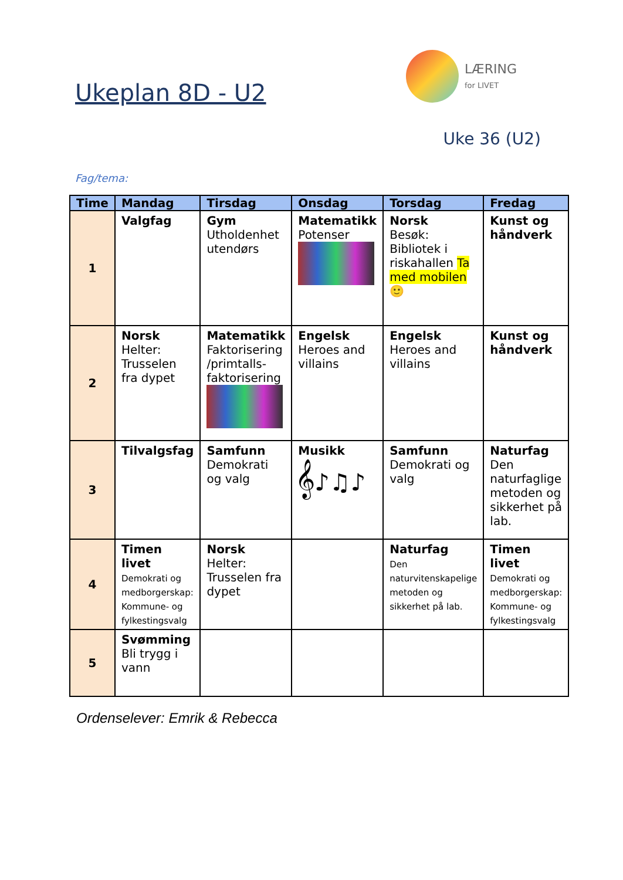Ukeplan 8D - U2
LÆRING
for LIVET
Uke 36 (U2)
Fag/tema:
| Time | Mandag | Tirsdag | Onsdag | Torsdag | Fredag |
| --- | --- | --- | --- | --- | --- |
| 1 | Valgfag | Gym Utholdenhet utendørs | Matematikk Potenser | Norsk Besøk: Bibliotek i riskahallen Ta med mobilen 🙂 | Kunst og håndverk |
| 2 | Norsk Helter: Trusselen fra dypet | Matematikk Faktorisering /primtalls-faktorisering | Engelsk Heroes and villains | Engelsk Heroes and villains | Kunst og håndverk |
| 3 | Tilvalgsfag | Samfunn Demokrati og valg | Musikk 𝄞♪♫♪ | Samfunn Demokrati og valg | Naturfag Den naturfaglige metoden og sikkerhet på lab. |
| 4 | Timen livet Demokrati og medborgerskap: Kommune- og fylkestingsvalg | Norsk Helter: Trusselen fra dypet | | Naturfag Den naturvitenskapelige metoden og sikkerhet på lab. | Timen livet Demokrati og medborgerskap: Kommune- og fylkestingsvalg |
| 5 | Svømming Bli trygg i vann | | | | |
Ordenselever: Emrik & Rebecca